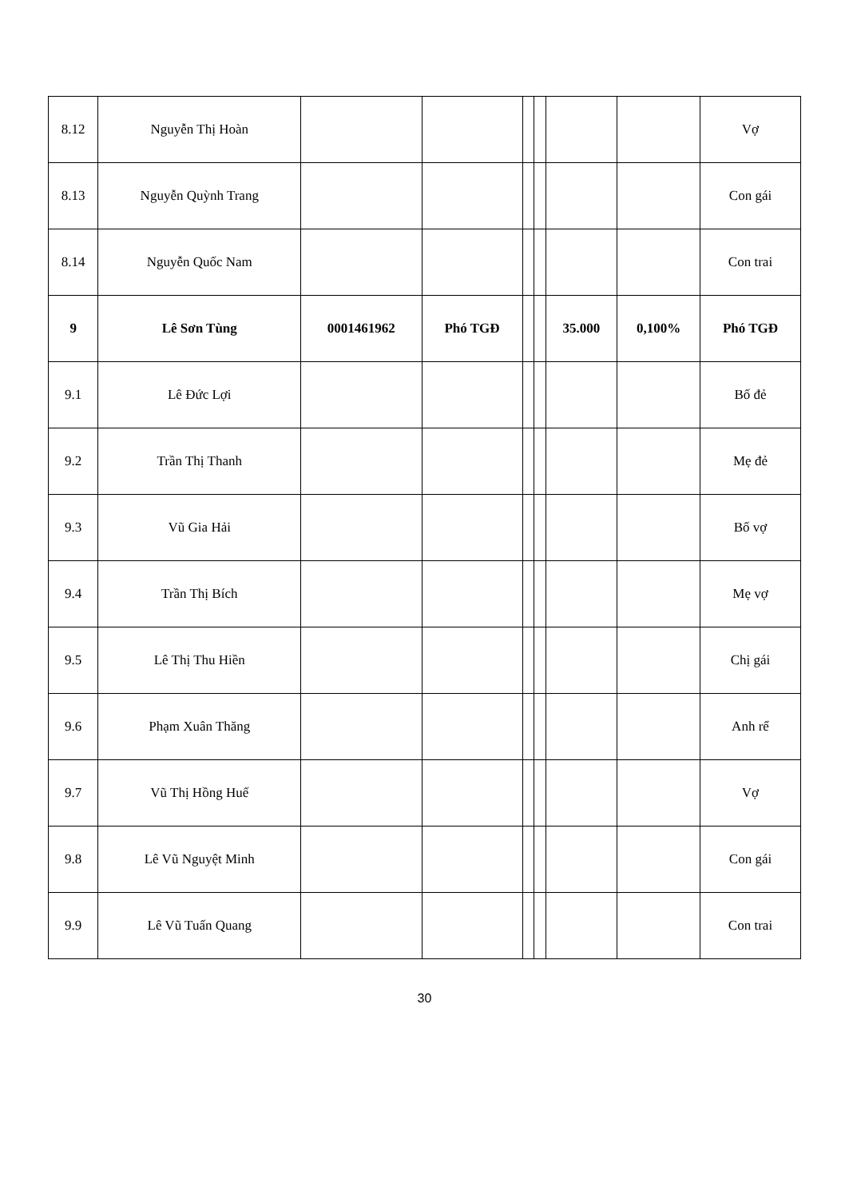| 8.12 | Nguyễn Thị Hoàn | | | | | | | Vợ |
| 8.13 | Nguyễn Quỳnh Trang | | | | | | | Con gái |
| 8.14 | Nguyễn Quốc Nam | | | | | | | Con trai |
| 9 | Lê Sơn Tùng | 0001461962 | Phó TGĐ | | | 35.000 | 0,100% | Phó TGĐ |
| 9.1 | Lê Đức Lợi | | | | | | | Bố đẻ |
| 9.2 | Trần Thị Thanh | | | | | | | Mẹ đẻ |
| 9.3 | Vũ Gia Hải | | | | | | | Bố vợ |
| 9.4 | Trần Thị Bích | | | | | | | Mẹ vợ |
| 9.5 | Lê Thị Thu Hiền | | | | | | | Chị gái |
| 9.6 | Phạm Xuân Thăng | | | | | | | Anh rể |
| 9.7 | Vũ Thị Hồng Huế | | | | | | | Vợ |
| 9.8 | Lê Vũ Nguyệt Minh | | | | | | | Con gái |
| 9.9 | Lê Vũ Tuấn Quang | | | | | | | Con trai |
30